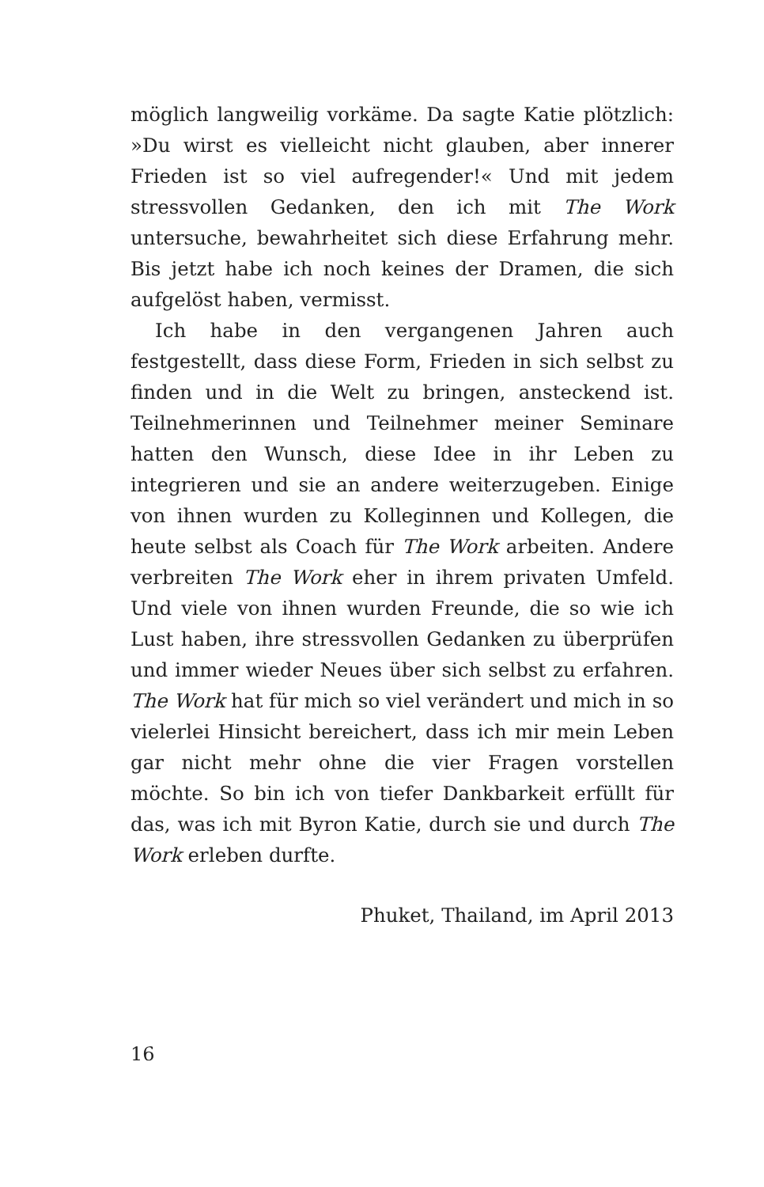möglich langweilig vorkäme. Da sagte Katie plötzlich: »Du wirst es vielleicht nicht glauben, aber innerer Frieden ist so viel aufregender!« Und mit jedem stressvollen Gedanken, den ich mit The Work untersuche, bewahrheitet sich diese Erfahrung mehr. Bis jetzt habe ich noch keines der Dramen, die sich aufgelöst haben, vermisst.
Ich habe in den vergangenen Jahren auch festgestellt, dass diese Form, Frieden in sich selbst zu finden und in die Welt zu bringen, ansteckend ist. Teilnehmerinnen und Teilnehmer meiner Seminare hatten den Wunsch, diese Idee in ihr Leben zu integrieren und sie an andere weiterzugeben. Einige von ihnen wurden zu Kolleginnen und Kollegen, die heute selbst als Coach für The Work arbeiten. Andere verbreiten The Work eher in ihrem privaten Umfeld. Und viele von ihnen wurden Freunde, die so wie ich Lust haben, ihre stressvollen Gedanken zu überprüfen und immer wieder Neues über sich selbst zu erfahren. The Work hat für mich so viel verändert und mich in so vielerlei Hinsicht bereichert, dass ich mir mein Leben gar nicht mehr ohne die vier Fragen vorstellen möchte. So bin ich von tiefer Dankbarkeit erfüllt für das, was ich mit Byron Katie, durch sie und durch The Work erleben durfte.
Phuket, Thailand, im April 2013
16